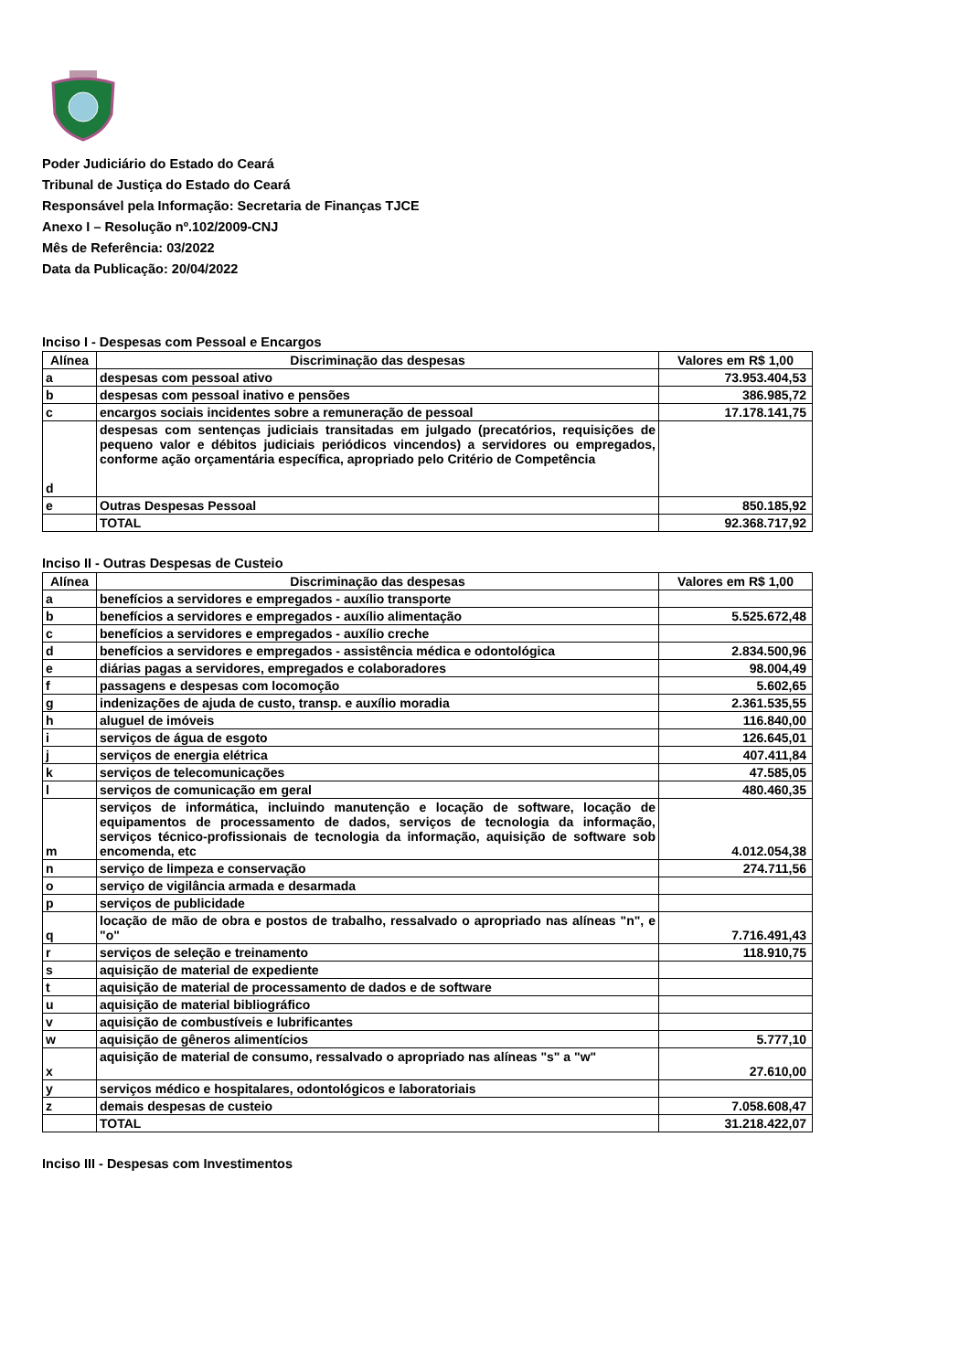Poder Judiciário do Estado do Ceará
Tribunal de Justiça do Estado do Ceará
Responsável pela Informação: Secretaria de Finanças TJCE
Anexo I – Resolução nº.102/2009-CNJ
Mês de Referência: 03/2022
Data da Publicação: 20/04/2022
Inciso I - Despesas com Pessoal e Encargos
| Alínea | Discriminação das despesas | Valores em R$ 1,00 |
| --- | --- | --- |
| a | despesas com pessoal ativo | 73.953.404,53 |
| b | despesas com pessoal inativo e pensões | 386.985,72 |
| c | encargos sociais incidentes sobre a remuneração de pessoal | 17.178.141,75 |
| d | despesas com sentenças judiciais transitadas em julgado (precatórios, requisições de pequeno valor e débitos judiciais periódicos vincendos) a servidores ou empregados, conforme ação orçamentária específica, apropriado pelo Critério de Competência | |
| e | Outras Despesas Pessoal | 850.185,92 |
| | TOTAL | 92.368.717,92 |
Inciso II - Outras Despesas de Custeio
| Alínea | Discriminação das despesas | Valores em R$ 1,00 |
| --- | --- | --- |
| a | benefícios a servidores e empregados - auxílio transporte | |
| b | benefícios a servidores e empregados - auxílio alimentação | 5.525.672,48 |
| c | benefícios a servidores e empregados - auxílio creche | |
| d | benefícios a servidores e empregados - assistência médica e odontológica | 2.834.500,96 |
| e | diárias pagas a servidores, empregados e colaboradores | 98.004,49 |
| f | passagens e despesas com locomoção | 5.602,65 |
| g | indenizações de ajuda de custo, transp. e auxílio moradia | 2.361.535,55 |
| h | aluguel de imóveis | 116.840,00 |
| i | serviços de água de esgoto | 126.645,01 |
| j | serviços de energia elétrica | 407.411,84 |
| k | serviços de telecomunicações | 47.585,05 |
| l | serviços de comunicação em geral | 480.460,35 |
| m | serviços de informática, incluindo manutenção e locação de software, locação de equipamentos de processamento de dados, serviços de tecnologia da informação, serviços técnico-profissionais de tecnologia da informação, aquisição de software sob encomenda, etc | 4.012.054,38 |
| n | serviço de limpeza e conservação | 274.711,56 |
| o | serviço de vigilância armada e desarmada | |
| p | serviços de publicidade | |
| q | locação de mão de obra e postos de trabalho, ressalvado o apropriado nas alíneas "n", e "o" | 7.716.491,43 |
| r | serviços de seleção e treinamento | 118.910,75 |
| s | aquisição de material de expediente | |
| t | aquisição de material de processamento de dados e de software | |
| u | aquisição de material bibliográfico | |
| v | aquisição de combustíveis e lubrificantes | |
| w | aquisição de gêneros alimentícios | 5.777,10 |
| x | aquisição de material de consumo, ressalvado o apropriado nas alíneas "s" a "w" | 27.610,00 |
| y | serviços médico e hospitalares, odontológicos e laboratoriais | |
| z | demais despesas de custeio | 7.058.608,47 |
| | TOTAL | 31.218.422,07 |
Inciso III - Despesas com Investimentos